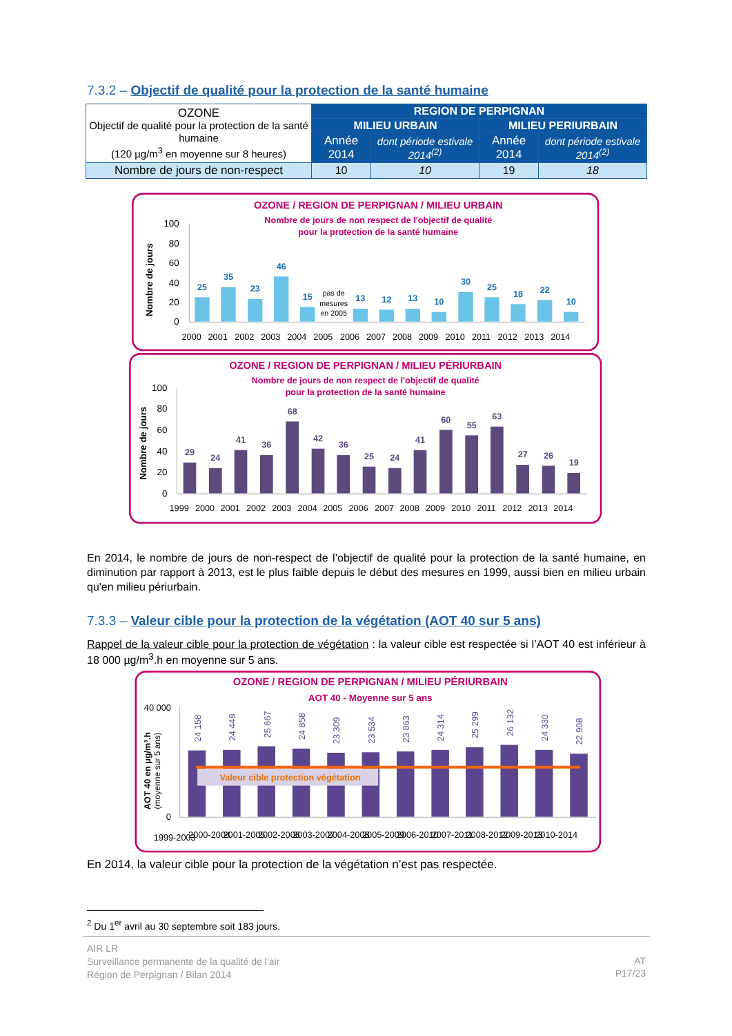7.3.2 – Objectif de qualité pour la protection de la santé humaine
| OZONE Objectif de qualité pour la protection de la santé humaine (120 µg/m<sup>3</sup> en moyenne sur 8 heures) | REGION DE PERPIGNAN | | | |
| | MILIEU URBAIN | | MILIEU PERIURBAIN | |
| | Année 2014 | dont période estivale 2014<sup>(2)</sup> | Année 2014 | dont période estivale 2014<sup>(2)</sup> |
| Nombre de jours de non-respect | 10 | 10 | 19 | 18 |
OZONE / REGION DE PERPIGNAN / MILIEU URBAIN
Nombre de jours de non respect de l'objectif de qualité
pour la protection de la santé humaine
Nombre de jours
100
80
60
40
20
0
25
35
23
46
15
13
12
13
10
30
25
18
22
10
pas de
mesures
en 2005
2000
2001
2002
2003
2004
2005
2006
2007
2008
2009
2010
2011
2012
2013
2014
OZONE / REGION DE PERPIGNAN / MILIEU PÉRIURBAIN
Nombre de jours de non respect de l'objectif de qualité
pour la protection de la santé humaine
Nombre de jours
100
80
60
40
20
0
29
24
41
36
68
42
36
25
24
41
60
55
63
27
26
19
1999
2000
2001
2002
2003
2004
2005
2006
2007
2008
2009
2010
2011
2012
2013
2014
En 2014, le nombre de jours de non-respect de l’objectif de qualité pour la protection de la santé humaine, en diminution par rapport à 2013, est le plus faible depuis le début des mesures en 1999, aussi bien en milieu urbain qu'en milieu périurbain.
7.3.3 – Valeur cible pour la protection de la végétation (AOT 40 sur 5 ans)
Rappel de la valeur cible pour la protection de végétation : la valeur cible est respectée si l’AOT 40 est inférieur à 18 000 µg/m<sup>3</sup>.h en moyenne sur 5 ans.
OZONE / REGION DE PERPIGNAN / MILIEU PÉRIURBAIN
AOT 40 - Moyenne sur 5 ans
AOT 40 en µg/m³.h
(moyenne sur 5 ans)
40 000
0
Valeur cible protection végétation
24 158
24 448
25 667
24 858
23 309
23 534
23 863
24 314
25 299
26 132
24 330
22 908
1999-2003
2000-2004
2001-2005
2002-2006
2003-2007
2004-2008
2005-2009
2006-2010
2007-2011
2008-2012
2009-2013
2010-2014
En 2014, la valeur cible pour la protection de la végétation n’est pas respectée.
<sup>2</sup> Du 1<sup>er</sup> avril au 30 septembre soit 183 jours.
AIR LR
Surveillance permanente de la qualité de l’air
Région de Perpignan / Bilan 2014
AT
P17/23